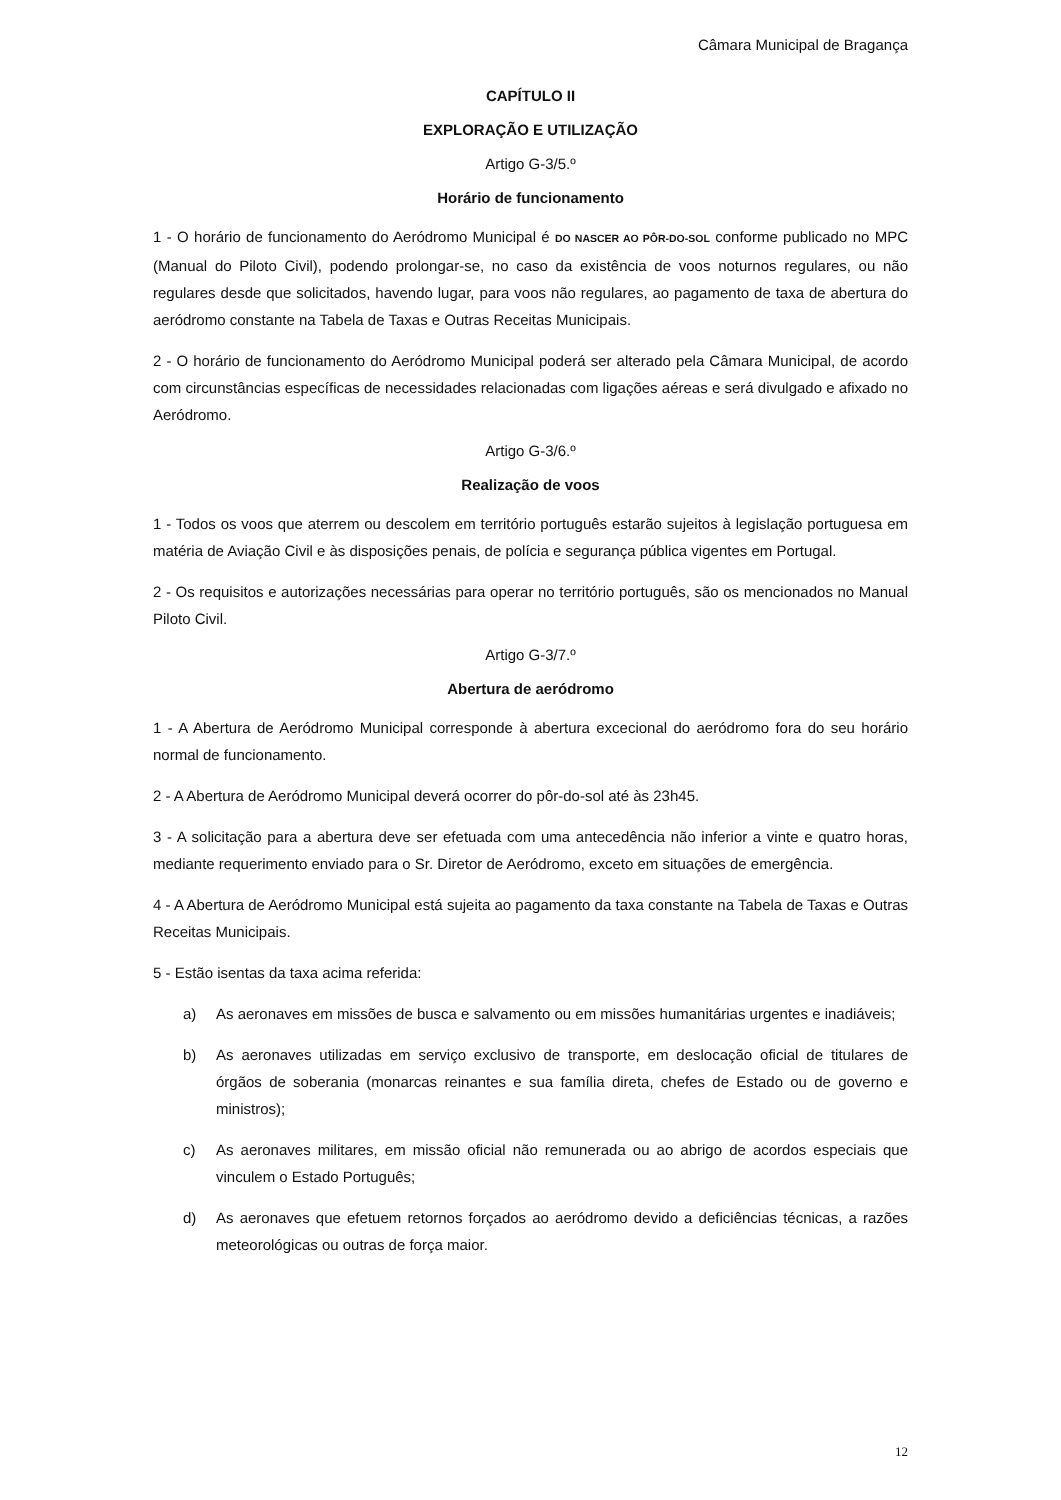Câmara Municipal de Bragança
CAPÍTULO II
EXPLORAÇÃO E UTILIZAÇÃO
Artigo G-3/5.º
Horário de funcionamento
1 - O horário de funcionamento do Aeródromo Municipal é DO NASCER AO PÔR-DO-SOL conforme publicado no MPC (Manual do Piloto Civil), podendo prolongar-se, no caso da existência de voos noturnos regulares, ou não regulares desde que solicitados, havendo lugar, para voos não regulares, ao pagamento de taxa de abertura do aeródromo constante na Tabela de Taxas e Outras Receitas Municipais.
2 - O horário de funcionamento do Aeródromo Municipal poderá ser alterado pela Câmara Municipal, de acordo com circunstâncias específicas de necessidades relacionadas com ligações aéreas e será divulgado e afixado no Aeródromo.
Artigo G-3/6.º
Realização de voos
1 - Todos os voos que aterrem ou descolem em território português estarão sujeitos à legislação portuguesa em matéria de Aviação Civil e às disposições penais, de polícia e segurança pública vigentes em Portugal.
2 - Os requisitos e autorizações necessárias para operar no território português, são os mencionados no Manual Piloto Civil.
Artigo G-3/7.º
Abertura de aeródromo
1 - A Abertura de Aeródromo Municipal corresponde à abertura excecional do aeródromo fora do seu horário normal de funcionamento.
2 - A Abertura de Aeródromo Municipal deverá ocorrer do pôr-do-sol até às 23h45.
3 - A solicitação para a abertura deve ser efetuada com uma antecedência não inferior a vinte e quatro horas, mediante requerimento enviado para o Sr. Diretor de Aeródromo, exceto em situações de emergência.
4 - A Abertura de Aeródromo Municipal está sujeita ao pagamento da taxa constante na Tabela de Taxas e Outras Receitas Municipais.
5 - Estão isentas da taxa acima referida:
a) As aeronaves em missões de busca e salvamento ou em missões humanitárias urgentes e inadiáveis;
b) As aeronaves utilizadas em serviço exclusivo de transporte, em deslocação oficial de titulares de órgãos de soberania (monarcas reinantes e sua família direta, chefes de Estado ou de governo e ministros);
c) As aeronaves militares, em missão oficial não remunerada ou ao abrigo de acordos especiais que vinculem o Estado Português;
d) As aeronaves que efetuem retornos forçados ao aeródromo devido a deficiências técnicas, a razões meteorológicas ou outras de força maior.
12